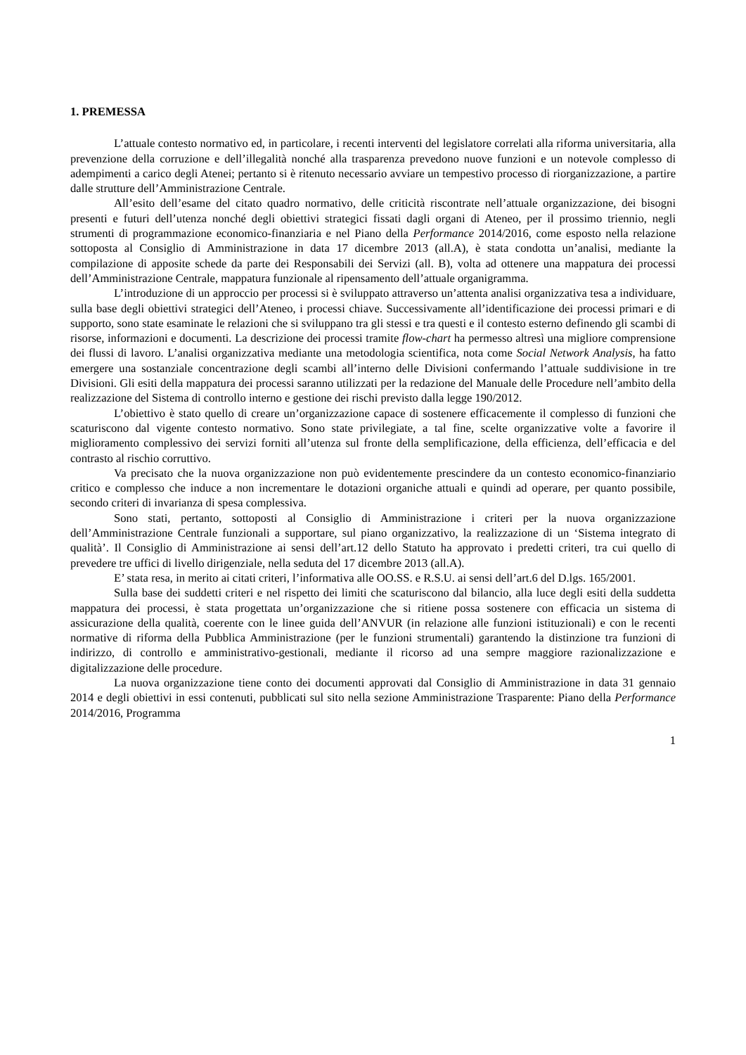1. PREMESSA
L’attuale contesto normativo ed, in particolare, i recenti interventi del legislatore correlati alla riforma universitaria, alla prevenzione della corruzione e dell’illegalità nonché alla trasparenza prevedono nuove funzioni e un notevole complesso di adempimenti a carico degli Atenei; pertanto si è ritenuto necessario avviare un tempestivo processo di riorganizzazione, a partire dalle strutture dell’Amministrazione Centrale.
All’esito dell’esame del citato quadro normativo, delle criticità riscontrate nell’attuale organizzazione, dei bisogni presenti e futuri dell’utenza nonché degli obiettivi strategici fissati dagli organi di Ateneo, per il prossimo triennio, negli strumenti di programmazione economico-finanziaria e nel Piano della Performance 2014/2016, come esposto nella relazione sottoposta al Consiglio di Amministrazione in data 17 dicembre 2013 (all.A), è stata condotta un’analisi, mediante la compilazione di apposite schede da parte dei Responsabili dei Servizi (all. B), volta ad ottenere una mappatura dei processi dell’Amministrazione Centrale, mappatura funzionale al ripensamento dell’attuale organigramma.
L’introduzione di un approccio per processi si è sviluppato attraverso un’attenta analisi organizzativa tesa a individuare, sulla base degli obiettivi strategici dell’Ateneo, i processi chiave. Successivamente all’identificazione dei processi primari e di supporto, sono state esaminate le relazioni che si sviluppano tra gli stessi e tra questi e il contesto esterno definendo gli scambi di risorse, informazioni e documenti. La descrizione dei processi tramite flow-chart ha permesso altresì una migliore comprensione dei flussi di lavoro. L’analisi organizzativa mediante una metodologia scientifica, nota come Social Network Analysis, ha fatto emergere una sostanziale concentrazione degli scambi all’interno delle Divisioni confermando l’attuale suddivisione in tre Divisioni. Gli esiti della mappatura dei processi saranno utilizzati per la redazione del Manuale delle Procedure nell’ambito della realizzazione del Sistema di controllo interno e gestione dei rischi previsto dalla legge 190/2012.
L’obiettivo è stato quello di creare un’organizzazione capace di sostenere efficacemente il complesso di funzioni che scaturiscono dal vigente contesto normativo. Sono state privilegiate, a tal fine, scelte organizzative volte a favorire il miglioramento complessivo dei servizi forniti all’utenza sul fronte della semplificazione, della efficienza, dell’efficacia e del contrasto al rischio corruttivo.
Va precisato che la nuova organizzazione non può evidentemente prescindere da un contesto economico-finanziario critico e complesso che induce a non incrementare le dotazioni organiche attuali e quindi ad operare, per quanto possibile, secondo criteri di invarianza di spesa complessiva.
Sono stati, pertanto, sottoposti al Consiglio di Amministrazione i criteri per la nuova organizzazione dell’Amministrazione Centrale funzionali a supportare, sul piano organizzativo, la realizzazione di un ‘Sistema integrato di qualità’. Il Consiglio di Amministrazione ai sensi dell’art.12 dello Statuto ha approvato i predetti criteri, tra cui quello di prevedere tre uffici di livello dirigenziale, nella seduta del 17 dicembre 2013 (all.A).
E’ stata resa, in merito ai citati criteri, l’informativa alle OO.SS. e R.S.U. ai sensi dell’art.6 del D.lgs. 165/2001.
Sulla base dei suddetti criteri e nel rispetto dei limiti che scaturiscono dal bilancio, alla luce degli esiti della suddetta mappatura dei processi, è stata progettata un’organizzazione che si ritiene possa sostenere con efficacia un sistema di assicurazione della qualità, coerente con le linee guida dell’ANVUR (in relazione alle funzioni istituzionali) e con le recenti normative di riforma della Pubblica Amministrazione (per le funzioni strumentali) garantendo la distinzione tra funzioni di indirizzo, di controllo e amministrativo-gestionali, mediante il ricorso ad una sempre maggiore razionalizzazione e digitalizzazione delle procedure.
La nuova organizzazione tiene conto dei documenti approvati dal Consiglio di Amministrazione in data 31 gennaio 2014 e degli obiettivi in essi contenuti, pubblicati sul sito nella sezione Amministrazione Trasparente: Piano della Performance 2014/2016, Programma
1